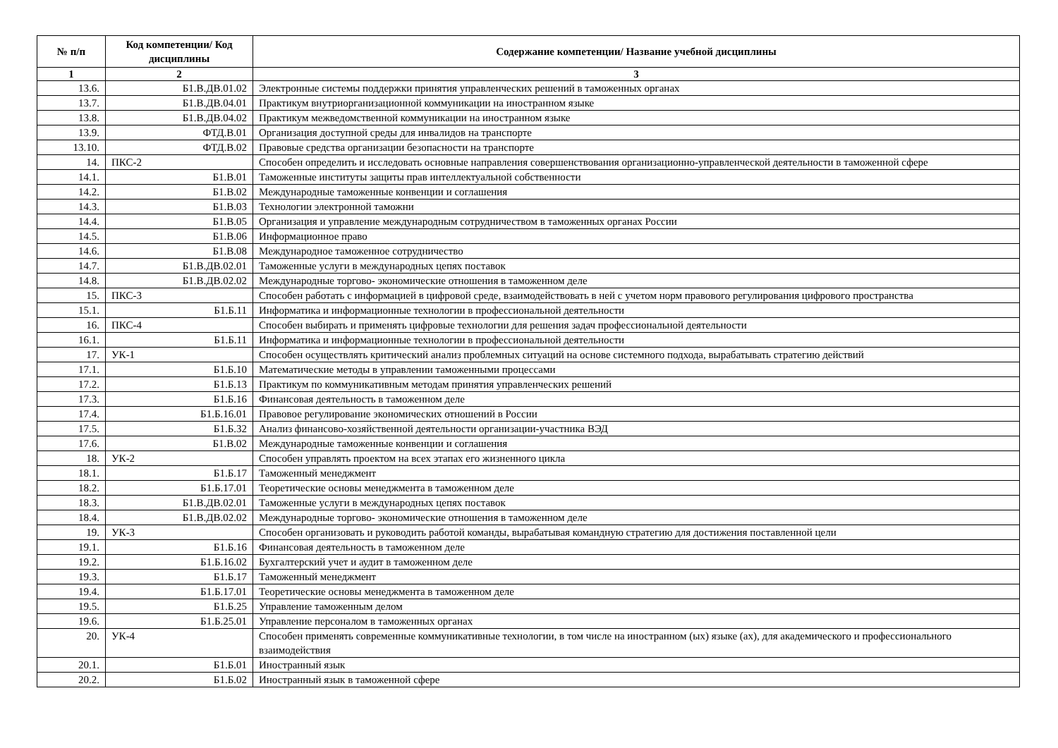| № п/п | Код компетенции/ Код дисциплины | Содержание компетенции/ Название учебной дисциплины |
| --- | --- | --- |
| 1 | 2 | 3 |
| 13.6. | Б1.В.ДВ.01.02 | Электронные системы поддержки принятия управленческих решений в таможенных органах |
| 13.7. | Б1.В.ДВ.04.01 | Практикум внутриорганизационной коммуникации на иностранном языке |
| 13.8. | Б1.В.ДВ.04.02 | Практикум межведомственной коммуникации на иностранном языке |
| 13.9. | ФТД.В.01 | Организация доступной среды для инвалидов на транспорте |
| 13.10. | ФТД.В.02 | Правовые средства организации безопасности на транспорте |
| 14. | ПКС-2 | Способен определить и исследовать основные направления совершенствования организационно-управленческой деятельности в таможенной сфере |
| 14.1. | Б1.В.01 | Таможенные институты защиты прав интеллектуальной собственности |
| 14.2. | Б1.В.02 | Международные таможенные конвенции и соглашения |
| 14.3. | Б1.В.03 | Технологии электронной таможни |
| 14.4. | Б1.В.05 | Организация и управление международным сотрудничеством в таможенных органах России |
| 14.5. | Б1.В.06 | Информационное право |
| 14.6. | Б1.В.08 | Международное таможенное сотрудничество |
| 14.7. | Б1.В.ДВ.02.01 | Таможенные услуги в международных цепях поставок |
| 14.8. | Б1.В.ДВ.02.02 | Международные торгово- экономические отношения в таможенном деле |
| 15. | ПКС-3 | Способен работать с информацией в цифровой среде, взаимодействовать в ней с учетом норм правового регулирования цифрового пространства |
| 15.1. | Б1.Б.11 | Информатика и информационные технологии в профессиональной деятельности |
| 16. | ПКС-4 | Способен выбирать и применять цифровые технологии для решения задач профессиональной деятельности |
| 16.1. | Б1.Б.11 | Информатика и информационные технологии в профессиональной деятельности |
| 17. | УК-1 | Способен осуществлять критический анализ проблемных ситуаций на основе системного подхода, вырабатывать стратегию действий |
| 17.1. | Б1.Б.10 | Математические методы в управлении таможенными процессами |
| 17.2. | Б1.Б.13 | Практикум по коммуникативным методам принятия управленческих решений |
| 17.3. | Б1.Б.16 | Финансовая деятельность в таможенном деле |
| 17.4. | Б1.Б.16.01 | Правовое регулирование экономических отношений в России |
| 17.5. | Б1.Б.32 | Анализ финансово-хозяйственной деятельности организации-участника ВЭД |
| 17.6. | Б1.В.02 | Международные таможенные конвенции и соглашения |
| 18. | УК-2 | Способен управлять проектом на всех этапах его жизненного цикла |
| 18.1. | Б1.Б.17 | Таможенный менеджмент |
| 18.2. | Б1.Б.17.01 | Теоретические основы менеджмента в таможенном деле |
| 18.3. | Б1.В.ДВ.02.01 | Таможенные услуги в международных цепях поставок |
| 18.4. | Б1.В.ДВ.02.02 | Международные торгово- экономические отношения в таможенном деле |
| 19. | УК-3 | Способен организовать и руководить работой команды, вырабатывая командную стратегию для достижения поставленной цели |
| 19.1. | Б1.Б.16 | Финансовая деятельность в таможенном деле |
| 19.2. | Б1.Б.16.02 | Бухгалтерский учет и аудит в таможенном деле |
| 19.3. | Б1.Б.17 | Таможенный менеджмент |
| 19.4. | Б1.Б.17.01 | Теоретические основы менеджмента в таможенном деле |
| 19.5. | Б1.Б.25 | Управление таможенным делом |
| 19.6. | Б1.Б.25.01 | Управление персоналом в таможенных органах |
| 20. | УК-4 | Способен применять современные коммуникативные технологии, в том числе на иностранном (ых) языке (ах), для академического и профессионального взаимодействия |
| 20.1. | Б1.Б.01 | Иностранный язык |
| 20.2. | Б1.Б.02 | Иностранный язык в таможенной сфере |